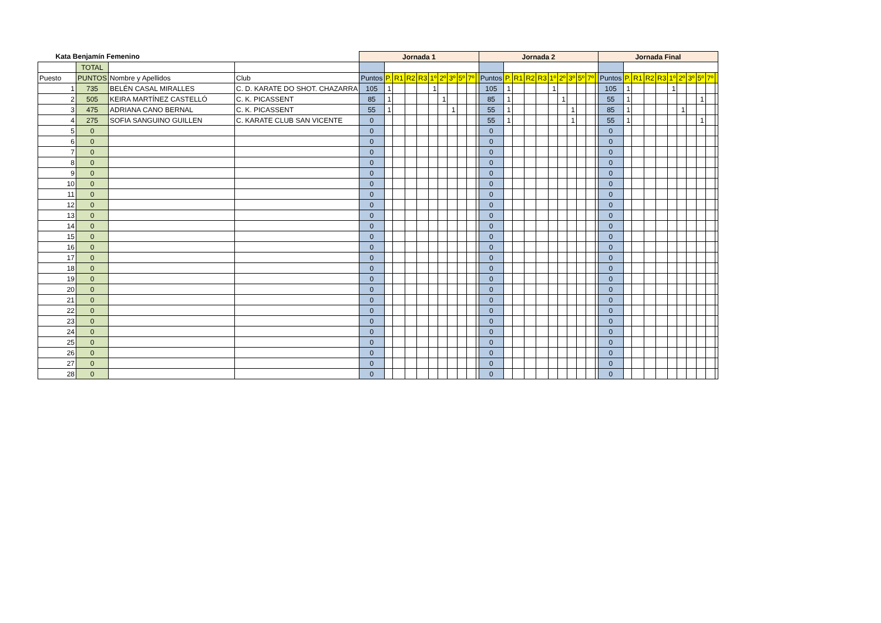| Kata Benjamín Femenino | | | | Jornada 1 | | | | | | | | | | | Jornada 2 | | | | | | | | | | | Jornada Final | | | | | | | | | | |
| --- | --- | --- | --- | --- | --- | --- | --- | --- | --- | --- | --- | --- | --- | --- | --- | --- | --- | --- | --- | --- | --- | --- | --- | --- | --- | --- | --- | --- | --- | --- | --- | --- | --- | --- | --- | --- |
| | TOTAL | | | | | | | | | | | | | | | | | | | | | | | | | | | | | | | | | | | |
| Puesto | PUNTOS | Nombre y Apellidos | Club | Puntos | P. | R1 | R2 | R3 | 1º | 2º | 3º | 5º | 7º | | Puntos | P. | R1 | R2 | R3 | 1º | 2º | 3º | 5º | 7º | | Puntos | P. | R1 | R2 | R3 | 1º | 2º | 3º | 5º | 7º | |
| 1 | 735 | BELÉN CASAL MIRALLES | C. D. KARATE DO SHOT. CHAZARRA | 105 | 1 | | | | 1 | | | | | | 105 | 1 | | | | 1 | | | | | | 105 | 1 | | | | 1 | | | | | |
| 2 | 505 | KEIRA MARTÍNEZ CASTELLÓ | C. K. PICASSENT | 85 | 1 | | | | | 1 | | | | | 85 | 1 | | | | | 1 | | | | | 55 | 1 | | | | | | | 1 | | |
| 3 | 475 | ADRIANA CANO BERNAL | C. K. PICASSENT | 55 | 1 | | | | | | 1 | | | | 55 | 1 | | | | | | 1 | | | | 85 | 1 | | | | | 1 | | | | |
| 4 | 275 | SOFIA SANGUINO GUILLEN | C. KARATE CLUB SAN VICENTE | 0 | | | | | | | | | | | 55 | 1 | | | | | | 1 | | | | 55 | 1 | | | | | | | 1 | | |
| 5 | 0 | | | 0 | | | | | | | | | | | 0 | | | | | | | | | | | 0 | | | | | | | | | | |
| 6 | 0 | | | 0 | | | | | | | | | | | 0 | | | | | | | | | | | 0 | | | | | | | | | | |
| 7 | 0 | | | 0 | | | | | | | | | | | 0 | | | | | | | | | | | 0 | | | | | | | | | | |
| 8 | 0 | | | 0 | | | | | | | | | | | 0 | | | | | | | | | | | 0 | | | | | | | | | | |
| 9 | 0 | | | 0 | | | | | | | | | | | 0 | | | | | | | | | | | 0 | | | | | | | | | | |
| 10 | 0 | | | 0 | | | | | | | | | | | 0 | | | | | | | | | | | 0 | | | | | | | | | | |
| 11 | 0 | | | 0 | | | | | | | | | | | 0 | | | | | | | | | | | 0 | | | | | | | | | | |
| 12 | 0 | | | 0 | | | | | | | | | | | 0 | | | | | | | | | | | 0 | | | | | | | | | | |
| 13 | 0 | | | 0 | | | | | | | | | | | 0 | | | | | | | | | | | 0 | | | | | | | | | | |
| 14 | 0 | | | 0 | | | | | | | | | | | 0 | | | | | | | | | | | 0 | | | | | | | | | | |
| 15 | 0 | | | 0 | | | | | | | | | | | 0 | | | | | | | | | | | 0 | | | | | | | | | | |
| 16 | 0 | | | 0 | | | | | | | | | | | 0 | | | | | | | | | | | 0 | | | | | | | | | | |
| 17 | 0 | | | 0 | | | | | | | | | | | 0 | | | | | | | | | | | 0 | | | | | | | | | | |
| 18 | 0 | | | 0 | | | | | | | | | | | 0 | | | | | | | | | | | 0 | | | | | | | | | | |
| 19 | 0 | | | 0 | | | | | | | | | | | 0 | | | | | | | | | | | 0 | | | | | | | | | | |
| 20 | 0 | | | 0 | | | | | | | | | | | 0 | | | | | | | | | | | 0 | | | | | | | | | | |
| 21 | 0 | | | 0 | | | | | | | | | | | 0 | | | | | | | | | | | 0 | | | | | | | | | | |
| 22 | 0 | | | 0 | | | | | | | | | | | 0 | | | | | | | | | | | 0 | | | | | | | | | | |
| 23 | 0 | | | 0 | | | | | | | | | | | 0 | | | | | | | | | | | 0 | | | | | | | | | | |
| 24 | 0 | | | 0 | | | | | | | | | | | 0 | | | | | | | | | | | 0 | | | | | | | | | | |
| 25 | 0 | | | 0 | | | | | | | | | | | 0 | | | | | | | | | | | 0 | | | | | | | | | | |
| 26 | 0 | | | 0 | | | | | | | | | | | 0 | | | | | | | | | | | 0 | | | | | | | | | | |
| 27 | 0 | | | 0 | | | | | | | | | | | 0 | | | | | | | | | | | 0 | | | | | | | | | | |
| 28 | 0 | | | 0 | | | | | | | | | | | 0 | | | | | | | | | | | 0 | | | | | | | | | | |